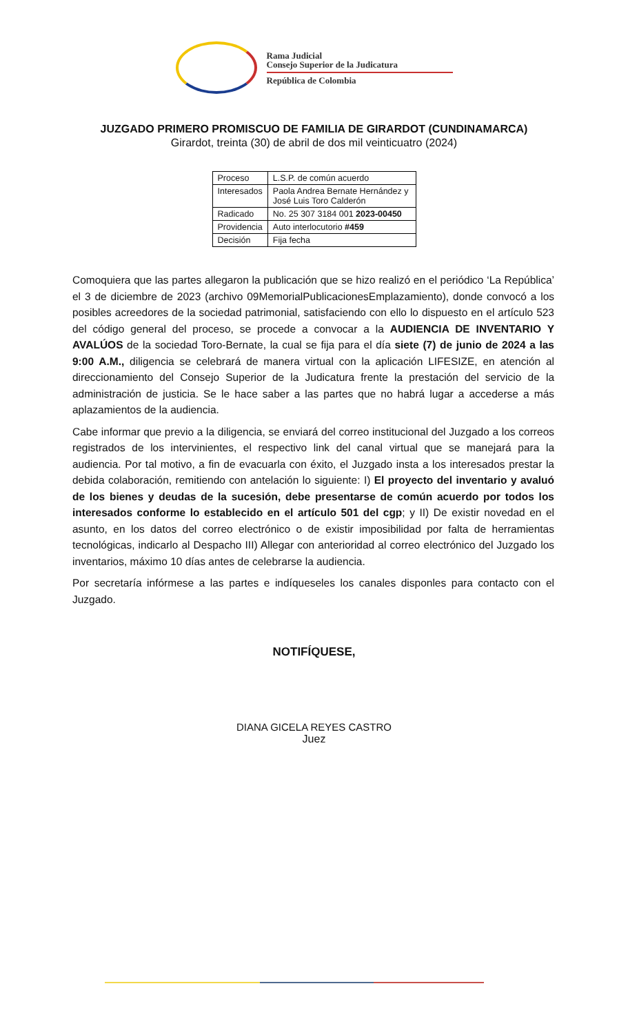Rama Judicial
Consejo Superior de la Judicatura
República de Colombia
JUZGADO PRIMERO PROMISCUO DE FAMILIA DE GIRARDOT (CUNDINAMARCA)
Girardot, treinta (30) de abril de dos mil veinticuatro (2024)
| Proceso | L.S.P. de común acuerdo |
| Interesados | Paola Andrea Bernate Hernández y José Luis Toro Calderón |
| Radicado | No. 25 307 3184 001 2023-00450 |
| Providencia | Auto interlocutorio #459 |
| Decisión | Fija fecha |
Comoquiera que las partes allegaron la publicación que se hizo realizó en el periódico ‘La República’ el 3 de diciembre de 2023 (archivo 09MemorialPublicacionesEmplazamiento), donde convocó a los posibles acreedores de la sociedad patrimonial, satisfaciendo con ello lo dispuesto en el artículo 523 del código general del proceso, se procede a convocar a la AUDIENCIA DE INVENTARIO Y AVALÚOS de la sociedad Toro-Bernate, la cual se fija para el día siete (7) de junio de 2024 a las 9:00 A.M., diligencia se celebrará de manera virtual con la aplicación LIFESIZE, en atención al direccionamiento del Consejo Superior de la Judicatura frente la prestación del servicio de la administración de justicia. Se le hace saber a las partes que no habrá lugar a accederse a más aplazamientos de la audiencia.
Cabe informar que previo a la diligencia, se enviará del correo institucional del Juzgado a los correos registrados de los intervinientes, el respectivo link del canal virtual que se manejará para la audiencia. Por tal motivo, a fin de evacuarla con éxito, el Juzgado insta a los interesados prestar la debida colaboración, remitiendo con antelación lo siguiente: I) El proyecto del inventario y avaluó de los bienes y deudas de la sucesión, debe presentarse de común acuerdo por todos los interesados conforme lo establecido en el artículo 501 del cgp; y II) De existir novedad en el asunto, en los datos del correo electrónico o de existir imposibilidad por falta de herramientas tecnológicas, indicarlo al Despacho III) Allegar con anterioridad al correo electrónico del Juzgado los inventarios, máximo 10 días antes de celebrarse la audiencia.
Por secretaría infórmese a las partes e indíqueseles los canales disponles para contacto con el Juzgado.
NOTIFÍQUESE,
DIANA GICELA REYES CASTRO
Juez